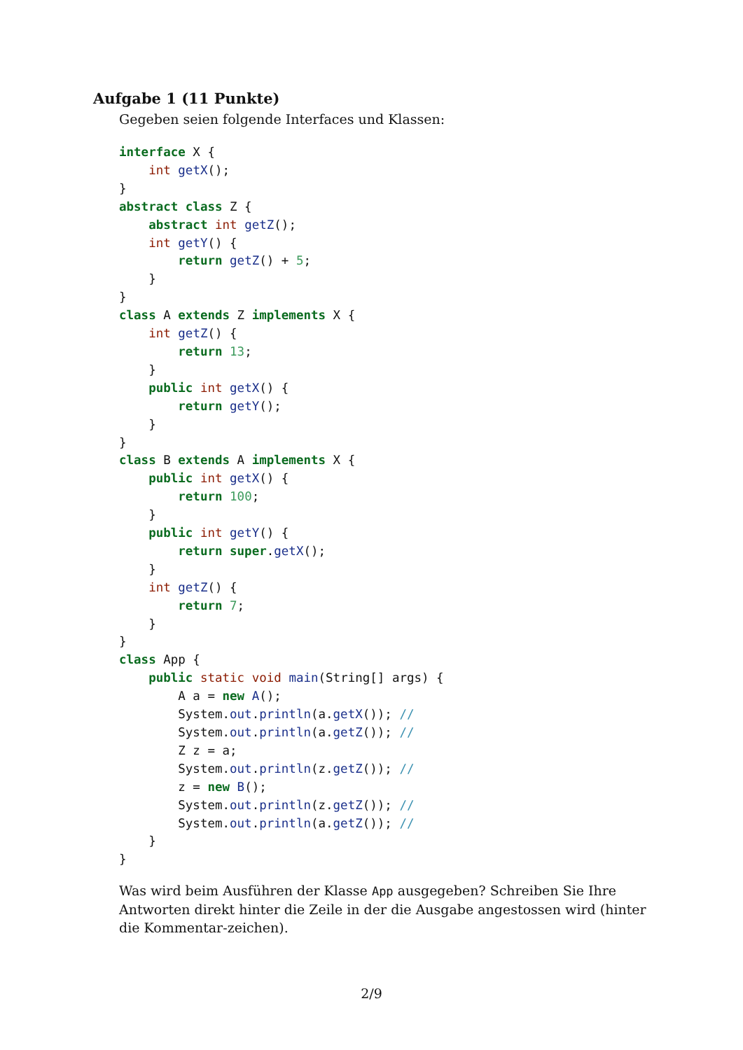Aufgabe 1 (11 Punkte)
Gegeben seien folgende Interfaces und Klassen:
interface X {
    int getX();
}
abstract class Z {
    abstract int getZ();
    int getY() {
        return getZ() + 5;
    }
}
class A extends Z implements X {
    int getZ() {
        return 13;
    }
    public int getX() {
        return getY();
    }
}
class B extends A implements X {
    public int getX() {
        return 100;
    }
    public int getY() {
        return super.getX();
    }
    int getZ() {
        return 7;
    }
}
class App {
    public static void main(String[] args) {
        A a = new A();
        System.out.println(a.getX()); //
        System.out.println(a.getZ()); //
        Z z = a;
        System.out.println(z.getZ()); //
        z = new B();
        System.out.println(z.getZ()); //
        System.out.println(a.getZ()); //
    }
}
Was wird beim Ausführen der Klasse App ausgegeben? Schreiben Sie Ihre Antworten direkt hinter die Zeile in der die Ausgabe angestossen wird (hinter die Kommentar-zeichen).
2/9